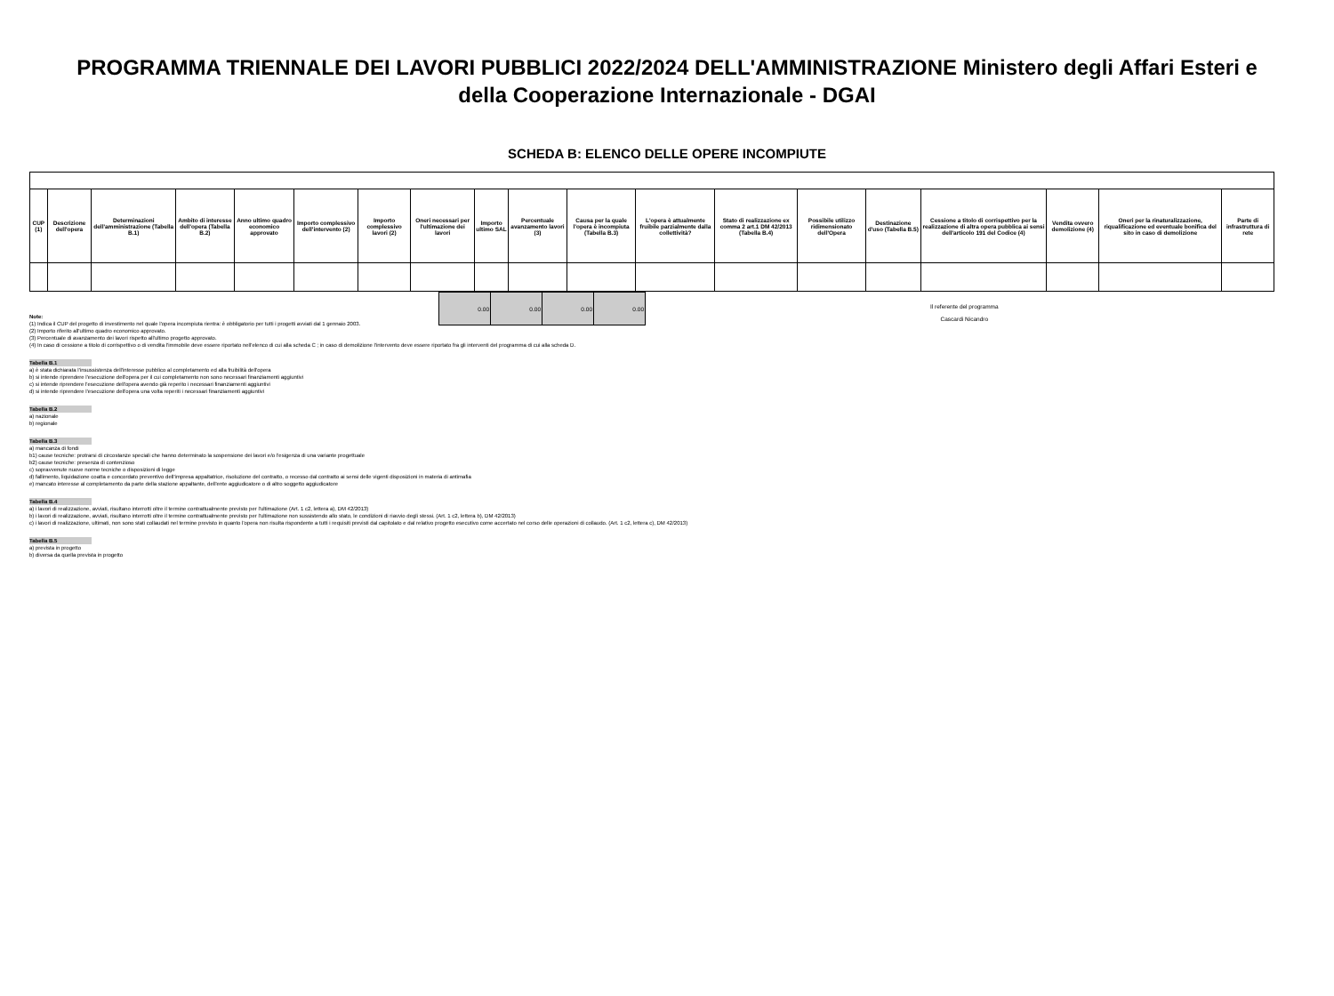PROGRAMMA TRIENNALE DEI LAVORI PUBBLICI 2022/2024 DELL'AMMINISTRAZIONE Ministero degli Affari Esteri e della Cooperazione Internazionale - DGAI
SCHEDA B: ELENCO DELLE OPERE INCOMPIUTE
| CUP (1) | Descrizione dell'opera | Determinazioni dell'amministrazione (Tabella B.1) | Ambito di interesse dell'opera (Tabella B.2) | Anno ultimo quadro economico approvato | Importo complessivo dell'intervento (2) | Importo complessivo lavori (2) | Oneri necessari per l'ultimazione dei lavori | Importo ultimo SAL | Percentuale avanzamento lavori (3) | Causa per la quale l'opera è incompiuta (Tabella B.3) | L'opera è attualmente fruibile parzialmente dalla collettività? | Stato di realizzazione ex comma 2 art.1 DM 42/2013 (Tabella B.4) | Possibile utilizzo ridimensionato dell'Opera | Destinazione d'uso (Tabella B.5) | Cessione a titolo di corrispettivo per la realizzazione di altra opera pubblica ai sensi dell'articolo 191 del Codice (4) | Vendita ovvero demolizione (4) | Oneri per la rinaturalizzazione, riqualificazione ed eventuale bonifica del sito in caso di demolizione | Parte di infrastruttura di rete |
| --- | --- | --- | --- | --- | --- | --- | --- | --- | --- | --- | --- | --- | --- | --- | --- | --- | --- | --- |
| 0.00 | 0.00 | 0.00 | 0.00 |
Il referente del programma
Cascardi Nicandro
Note:
(1) Indica il CUP del progetto di investimento nel quale l'opera incompiuta rientra: è obbligatorio per tutti i progetti avviati dal 1 gennaio 2003.
(2) Importo riferito all'ultimo quadro economico approvato.
(3) Percentuale di avanzamento dei lavori rispetto all'ultimo progetto approvato.
(4) In caso di cessione a titolo di corrispettivo o di vendita l'immobile deve essere riportato nell'elenco di cui alla scheda C ; in caso di demolizione l'intervento deve essere riportato fra gli interventi del programma di cui alla scheda D.
Tabella B.1
a) è stata dichiarata l'insussistenza dell'interesse pubblico al completamento ed alla fruibilità dell'opera
b) si intende riprendere l'esecuzione dell'opera per il cui completamento non sono necessari finanziamenti aggiuntivi
c) si intende riprendere l'esecuzione dell'opera avendo già reperito i necessari finanziamenti aggiuntivi
d) si intende riprendere l'esecuzione dell'opera una volta reperiti i necessari finanziamenti aggiuntivi
Tabella B.2
a) nazionale
b) regionale
Tabella B.3
a) mancanza di fondi
b1) cause tecniche: protrarsi di circostanze speciali che hanno determinato la sospensione dei lavori e/o l'esigenza di una variante progettuale
b2) cause tecniche: presenza di contenzioso
c) sopravvenute nuove norme tecniche o disposizioni di legge
d) fallimento, liquidazione coatta e concordato preventivo dell'impresa appaltatrice, risoluzione del contratto, o recesso dal contratto ai sensi delle vigenti disposizioni in materia di antimafia
e) mancato interesse al completamento da parte della stazione appaltante, dell'ente aggiudicatore o di altro soggetto aggiudicatore
Tabella B.4
a) i lavori di realizzazione, avviati, risultano interrotti oltre il termine contrattualmente previsto per l'ultimazione (Art. 1 c2, lettera a), DM 42/2013)
b) i lavori di realizzazione, avviati, risultano interrotti oltre il termine contrattualmente previsto per l'ultimazione non sussistendo allo stato, le condizioni di riavvio degli stessi. (Art. 1 c2, lettera b), DM 42/2013)
c) i lavori di realizzazione, ultimati, non sono stati collaudati nel termine previsto in quanto l'opera non risulta rispondente a tutti i requisiti previsti dal capitolato e dal relativo progetto esecutivo come accertato nel corso delle operazioni di collaudo. (Art. 1 c2, lettera c), DM 42/2013)
Tabella B.5
a) prevista in progetto
b) diversa da quella prevista in progetto